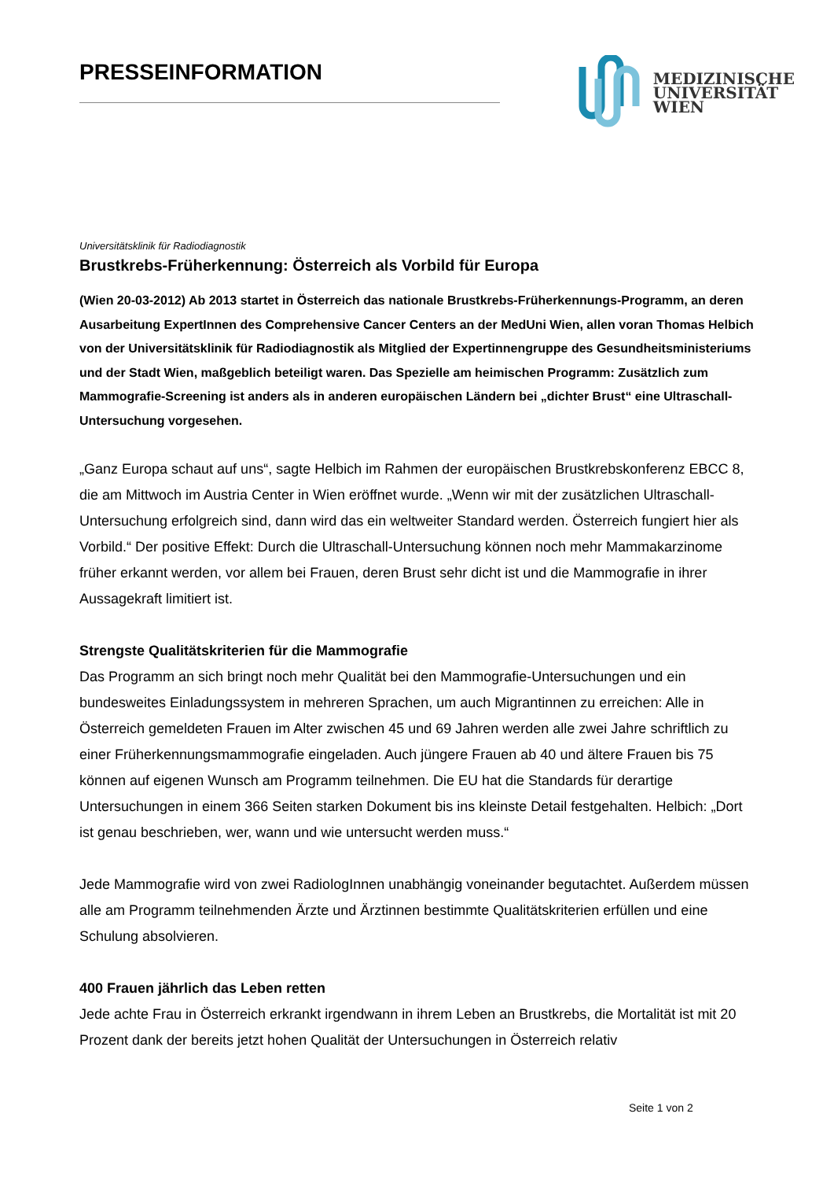PRESSEINFORMATION
MEDIZINISCHE
UNIVERSITÄT
WIEN
Universitätsklinik für Radiodiagnostik
Brustkrebs-Früherkennung: Österreich als Vorbild für Europa
(Wien 20-03-2012) Ab 2013 startet in Österreich das nationale Brustkrebs-Früherkennungs-Programm, an deren Ausarbeitung ExpertInnen des Comprehensive Cancer Centers an der MedUni Wien, allen voran Thomas Helbich von der Universitätsklinik für Radiodiagnostik als Mitglied der Expertinnengruppe des Gesundheitsministeriums und der Stadt Wien, maßgeblich beteiligt waren. Das Spezielle am heimischen Programm: Zusätzlich zum Mammografie-Screening ist anders als in anderen europäischen Ländern bei „dichter Brust“ eine Ultraschall-Untersuchung vorgesehen.
„Ganz Europa schaut auf uns“, sagte Helbich im Rahmen der europäischen Brustkrebskonferenz EBCC 8, die am Mittwoch im Austria Center in Wien eröffnet wurde. „Wenn wir mit der zusätzlichen Ultraschall-Untersuchung erfolgreich sind, dann wird das ein weltweiter Standard werden. Österreich fungiert hier als Vorbild.“ Der positive Effekt: Durch die Ultraschall-Untersuchung können noch mehr Mammakarzinome früher erkannt werden, vor allem bei Frauen, deren Brust sehr dicht ist und die Mammografie in ihrer Aussagekraft limitiert ist.
Strengste Qualitätskriterien für die Mammografie
Das Programm an sich bringt noch mehr Qualität bei den Mammografie-Untersuchungen und ein bundesweites Einladungssystem in mehreren Sprachen, um auch Migrantinnen zu erreichen: Alle in Österreich gemeldeten Frauen im Alter zwischen 45 und 69 Jahren werden alle zwei Jahre schriftlich zu einer Früherkennungsmammografie eingeladen. Auch jüngere Frauen ab 40 und ältere Frauen bis 75 können auf eigenen Wunsch am Programm teilnehmen. Die EU hat die Standards für derartige Untersuchungen in einem 366 Seiten starken Dokument bis ins kleinste Detail festgehalten. Helbich: „Dort ist genau beschrieben, wer, wann und wie untersucht werden muss.“
Jede Mammografie wird von zwei RadiologInnen unabhängig voneinander begutachtet. Außerdem müssen alle am Programm teilnehmenden Ärzte und Ärztinnen bestimmte Qualitätskriterien erfüllen und eine Schulung absolvieren.
400 Frauen jährlich das Leben retten
Jede achte Frau in Österreich erkrankt irgendwann in ihrem Leben an Brustkrebs, die Mortalität ist mit 20 Prozent dank der bereits jetzt hohen Qualität der Untersuchungen in Österreich relativ
Seite 1 von 2